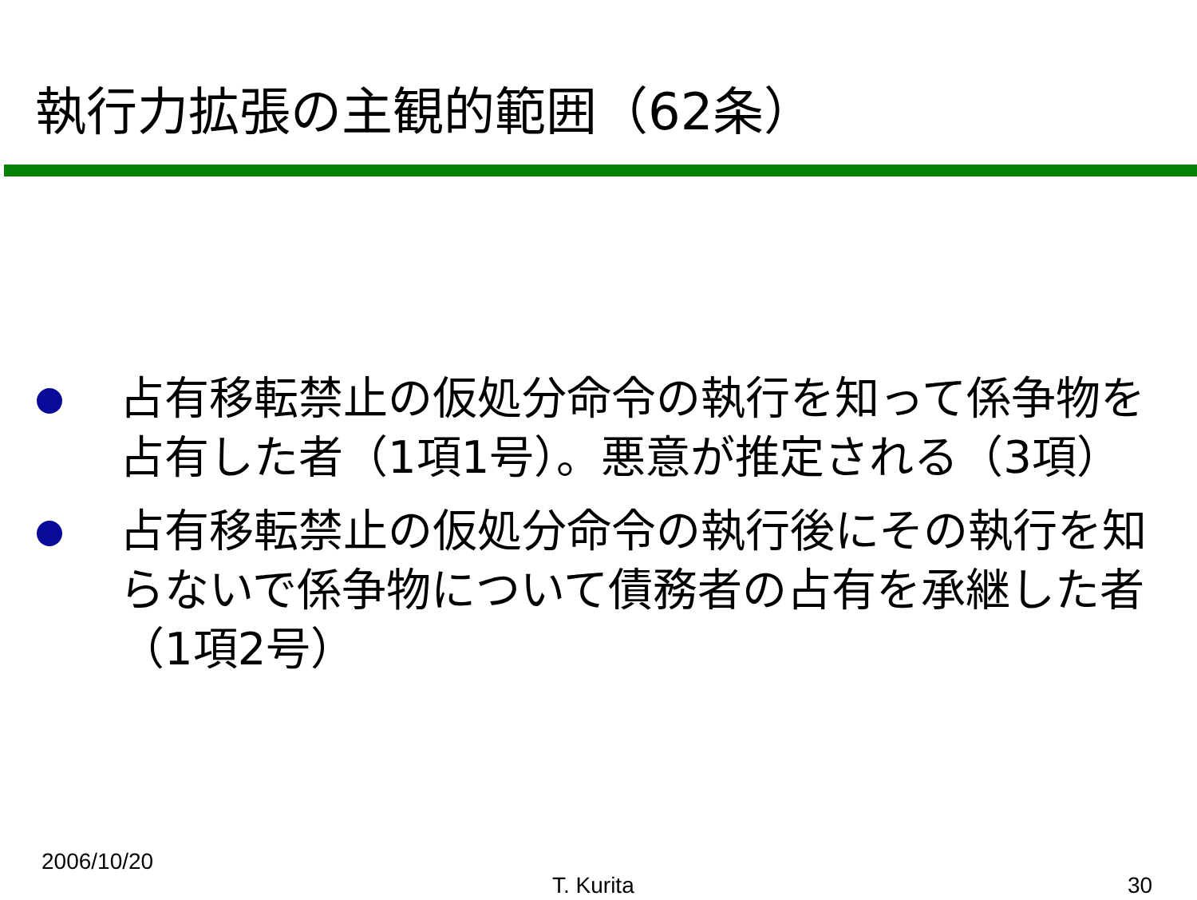執行力拡張の主観的範囲（62条）
占有移転禁止の仮処分命令の執行を知って係争物を占有した者（1項1号）。悪意が推定される（3項）
占有移転禁止の仮処分命令の執行後にその執行を知らないで係争物について債務者の占有を承継した者（1項2号）
2006/10/20
T. Kurita 30